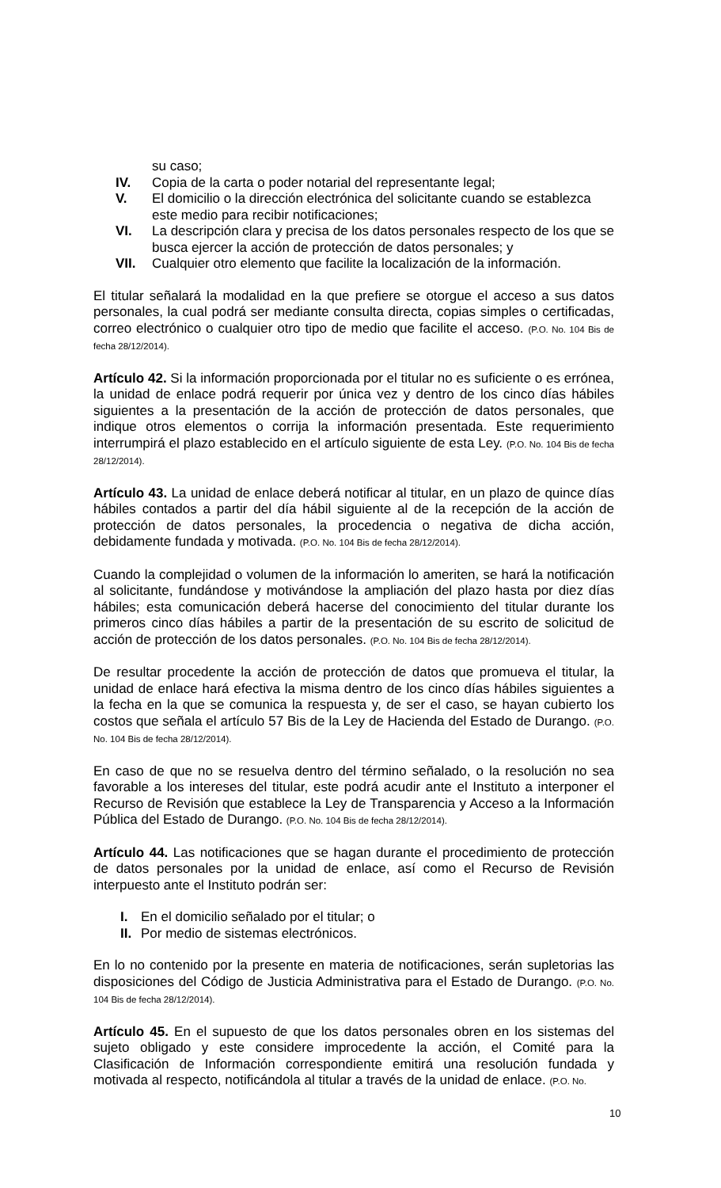su caso;
IV. Copia de la carta o poder notarial del representante legal;
V. El domicilio o la dirección electrónica del solicitante cuando se establezca este medio para recibir notificaciones;
VI. La descripción clara y precisa de los datos personales respecto de los que se busca ejercer la acción de protección de datos personales; y
VII. Cualquier otro elemento que facilite la localización de la información.
El titular señalará la modalidad en la que prefiere se otorgue el acceso a sus datos personales, la cual podrá ser mediante consulta directa, copias simples o certificadas, correo electrónico o cualquier otro tipo de medio que facilite el acceso. (P.O. No. 104 Bis de fecha 28/12/2014).
Artículo 42. Si la información proporcionada por el titular no es suficiente o es errónea, la unidad de enlace podrá requerir por única vez y dentro de los cinco días hábiles siguientes a la presentación de la acción de protección de datos personales, que indique otros elementos o corrija la información presentada. Este requerimiento interrumpirá el plazo establecido en el artículo siguiente de esta Ley. (P.O. No. 104 Bis de fecha 28/12/2014).
Artículo 43. La unidad de enlace deberá notificar al titular, en un plazo de quince días hábiles contados a partir del día hábil siguiente al de la recepción de la acción de protección de datos personales, la procedencia o negativa de dicha acción, debidamente fundada y motivada. (P.O. No. 104 Bis de fecha 28/12/2014).
Cuando la complejidad o volumen de la información lo ameriten, se hará la notificación al solicitante, fundándose y motivándose la ampliación del plazo hasta por diez días hábiles; esta comunicación deberá hacerse del conocimiento del titular durante los primeros cinco días hábiles a partir de la presentación de su escrito de solicitud de acción de protección de los datos personales. (P.O. No. 104 Bis de fecha 28/12/2014).
De resultar procedente la acción de protección de datos que promueva el titular, la unidad de enlace hará efectiva la misma dentro de los cinco días hábiles siguientes a la fecha en la que se comunica la respuesta y, de ser el caso, se hayan cubierto los costos que señala el artículo 57 Bis de la Ley de Hacienda del Estado de Durango. (P.O. No. 104 Bis de fecha 28/12/2014).
En caso de que no se resuelva dentro del término señalado, o la resolución no sea favorable a los intereses del titular, este podrá acudir ante el Instituto a interponer el Recurso de Revisión que establece la Ley de Transparencia y Acceso a la Información Pública del Estado de Durango. (P.O. No. 104 Bis de fecha 28/12/2014).
Artículo 44. Las notificaciones que se hagan durante el procedimiento de protección de datos personales por la unidad de enlace, así como el Recurso de Revisión interpuesto ante el Instituto podrán ser:
I. En el domicilio señalado por el titular; o
II. Por medio de sistemas electrónicos.
En lo no contenido por la presente en materia de notificaciones, serán supletorias las disposiciones del Código de Justicia Administrativa para el Estado de Durango. (P.O. No. 104 Bis de fecha 28/12/2014).
Artículo 45. En el supuesto de que los datos personales obren en los sistemas del sujeto obligado y este considere improcedente la acción, el Comité para la Clasificación de Información correspondiente emitirá una resolución fundada y motivada al respecto, notificándola al titular a través de la unidad de enlace. (P.O. No.
10